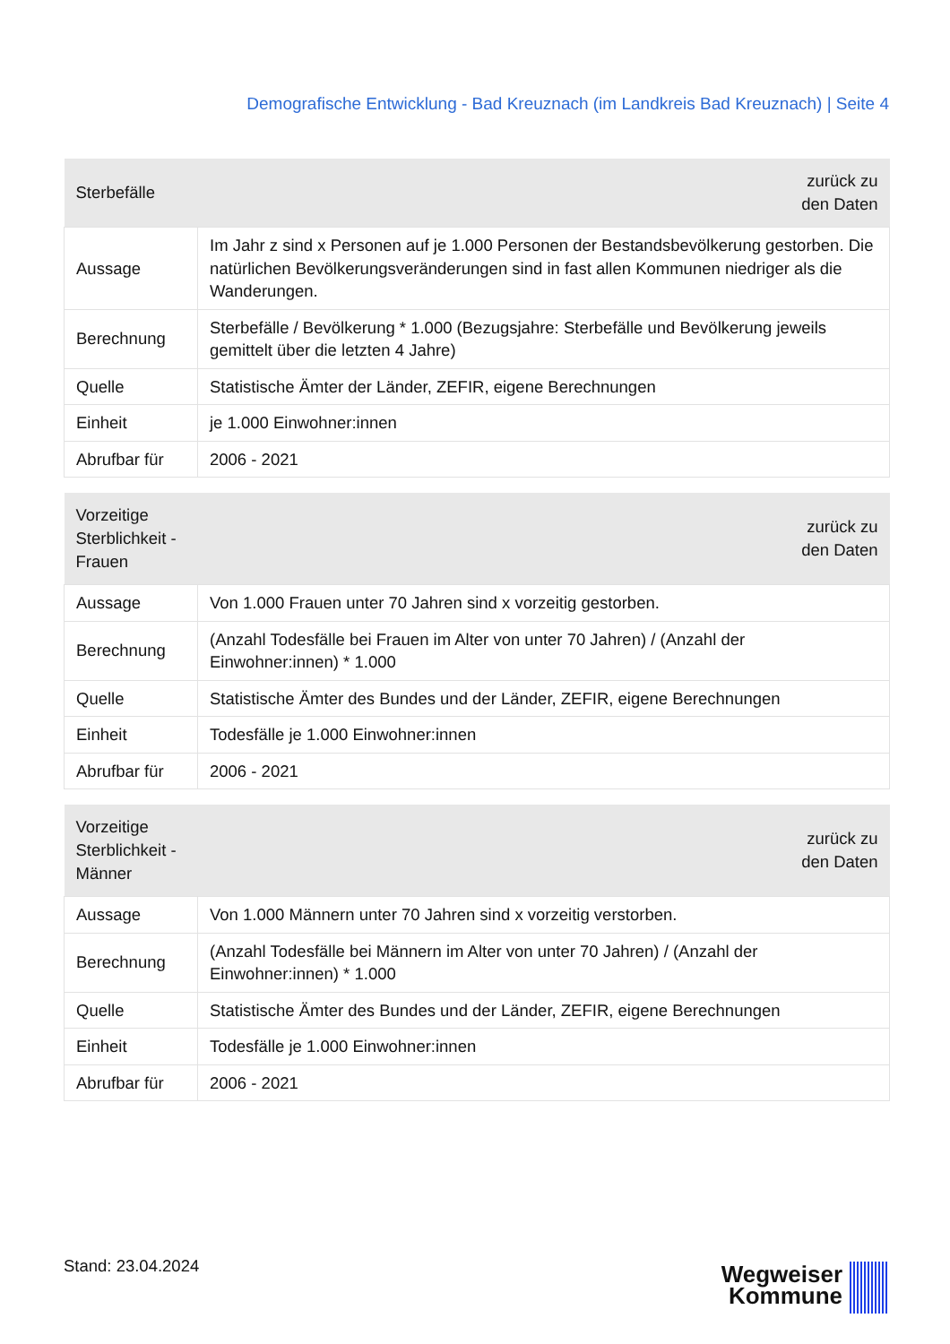Demografische Entwicklung - Bad Kreuznach (im Landkreis Bad Kreuznach) | Seite 4
| Sterbefälle | zurück zu den Daten |
| --- | --- |
| Aussage | Im Jahr z sind x Personen auf je 1.000 Personen der Bestandsbevölkerung gestorben. Die natürlichen Bevölkerungsveränderungen sind in fast allen Kommunen niedriger als die Wanderungen. |
| Berechnung | Sterbefälle / Bevölkerung * 1.000 (Bezugsjahre: Sterbefälle und Bevölkerung jeweils gemittelt über die letzten 4 Jahre) |
| Quelle | Statistische Ämter der Länder, ZEFIR, eigene Berechnungen |
| Einheit | je 1.000 Einwohner:innen |
| Abrufbar für | 2006 - 2021 |
| Vorzeitige Sterblichkeit - Frauen | zurück zu den Daten |
| --- | --- |
| Aussage | Von 1.000 Frauen unter 70 Jahren sind x vorzeitig gestorben. |
| Berechnung | (Anzahl Todesfälle bei Frauen im Alter von unter 70 Jahren) / (Anzahl der Einwohner:innen) * 1.000 |
| Quelle | Statistische Ämter des Bundes und der Länder, ZEFIR, eigene Berechnungen |
| Einheit | Todesfälle je 1.000 Einwohner:innen |
| Abrufbar für | 2006 - 2021 |
| Vorzeitige Sterblichkeit - Männer | zurück zu den Daten |
| --- | --- |
| Aussage | Von 1.000 Männern unter 70 Jahren sind x vorzeitig verstorben. |
| Berechnung | (Anzahl Todesfälle bei Männern im Alter von unter 70 Jahren) / (Anzahl der Einwohner:innen) * 1.000 |
| Quelle | Statistische Ämter des Bundes und der Länder, ZEFIR, eigene Berechnungen |
| Einheit | Todesfälle je 1.000 Einwohner:innen |
| Abrufbar für | 2006 - 2021 |
Stand: 23.04.2024
Wegweiser
Kommune